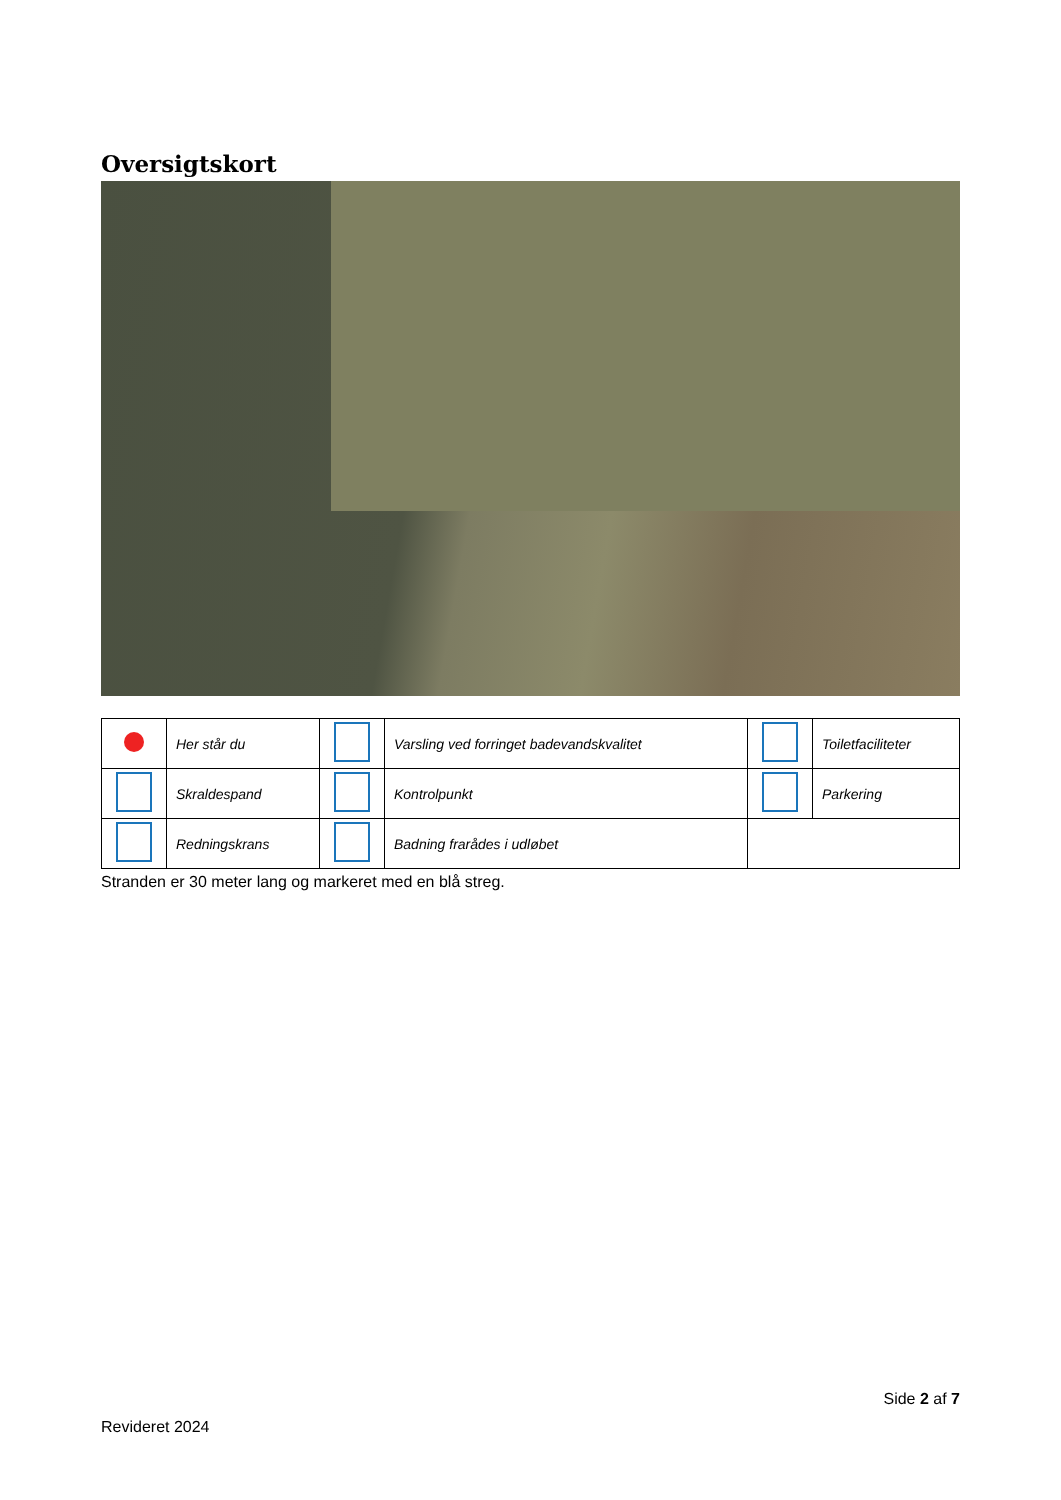Oversigtskort
| | Her står du | | Varsling ved forringet badevandskvalitet | | Toiletfaciliteter |
| | Skraldespand | | Kontrolpunkt | | Parkering |
| | Redningskrans | | Badning frarådes i udløbet | | |
Stranden er 30 meter lang og markeret med en blå streg.
Side 2 af 7
Revideret 2024